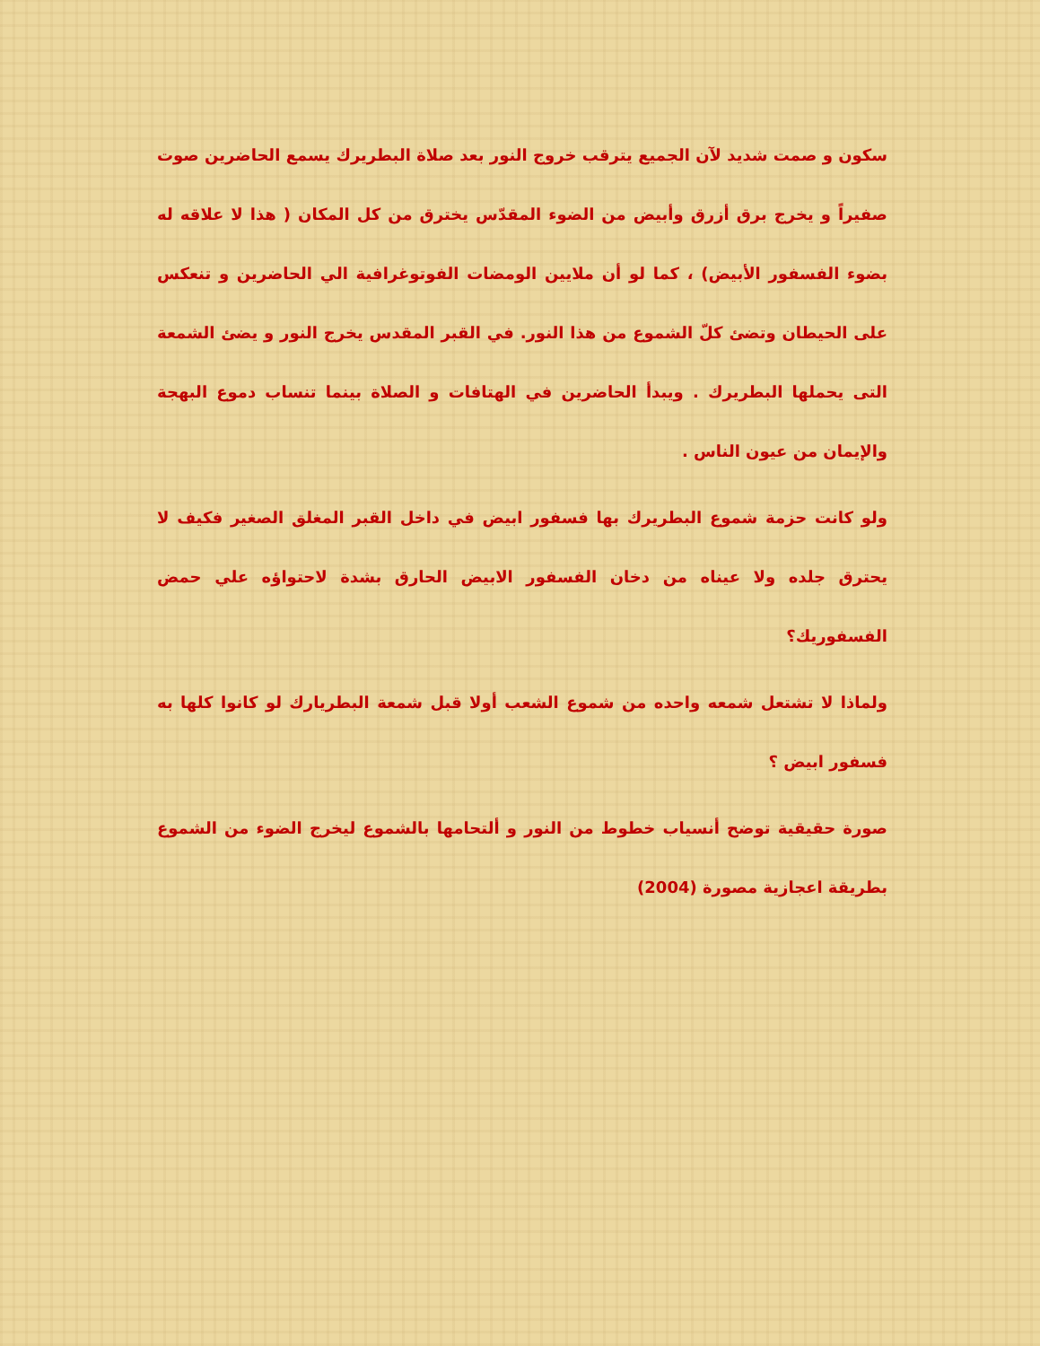سكون و صمت شديد لآن الجميع يترقب خروج النور بعد صلاة البطريرك يسمع الحاضرين صوت صفيراً و يخرج برق أزرق وأبيض من الضوء المقدّس يخترق من كل المكان ( هذا لا علاقه له بضوء الفسفور الأبيض) ، كما لو أن ملايين الومضات الفوتوغرافية الي الحاضرين و تنعكس على الحيطان وتضئ كلّ الشموع من هذا النور. في القبر المقدس يخرج النور و يضئ الشمعة التى يحملها البطريرك . ويبدأ الحاضرين في الهتافات و الصلاة بينما تنساب دموع البهجة والإيمان من عيون الناس .
ولو كانت حزمة شموع البطريرك بها فسفور ابيض في داخل القبر المغلق الصغير فكيف لا يحترق جلده ولا عيناه من دخان الفسفور الابيض الحارق بشدة لاحتواؤه علي حمض الفسفوريك؟
ولماذا لا تشتعل شمعه واحده من شموع الشعب أولا قبل شمعة البطريارك لو كانوا كلها به فسفور ابيض ؟
صورة حقيقية توضح أنسياب خطوط من النور و ألتحامها بالشموع ليخرج الضوء من الشموع بطريقة اعجازية مصورة (2004)